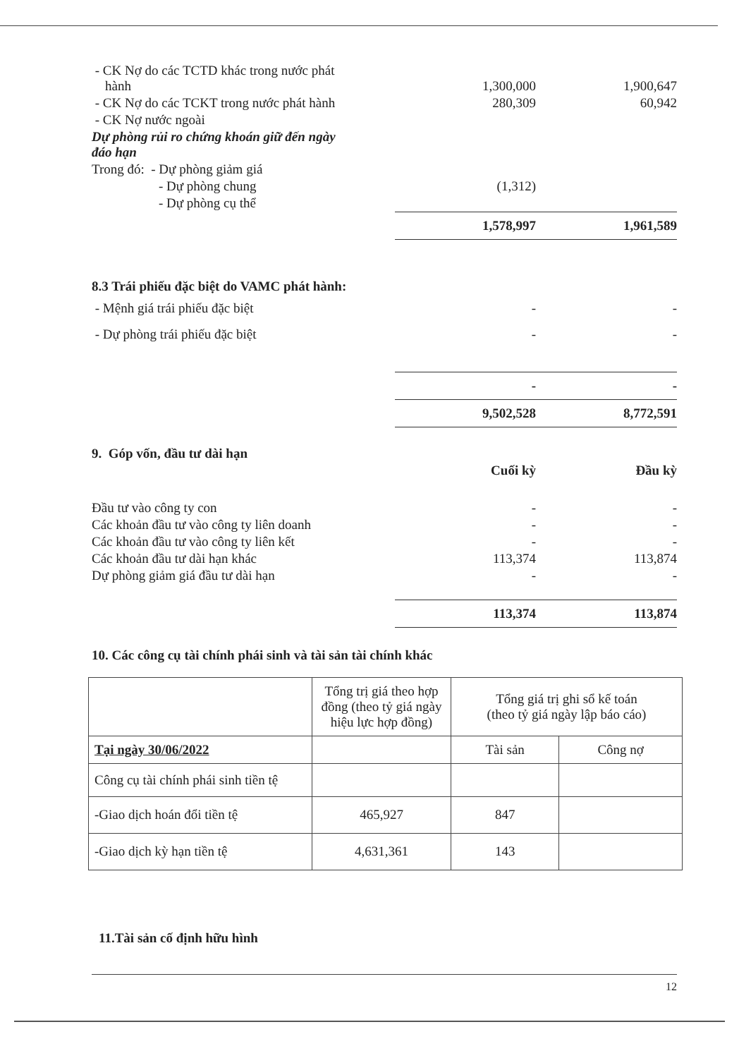| - CK Nợ do các TCTD khác trong nước phát hành | 1,300,000 | 1,900,647 |
| - CK Nợ do các TCKT trong nước phát hành | 280,309 | 60,942 |
| - CK Nợ nước ngoài | | |
| Dự phòng rủi ro chứng khoán giữ đến ngày đáo hạn | | |
| Trong đó: - Dự phòng giảm giá | | |
| - Dự phòng chung | (1,312) | |
| - Dự phòng cụ thể | | |
| | 1,578,997 | 1,961,589 |
8.3 Trái phiếu đặc biệt do VAMC phát hành:
| - Mệnh giá trái phiếu đặc biệt | - | - |
| - Dự phòng trái phiếu đặc biệt | - | - |
| | - | - |
| | 9,502,528 | 8,772,591 |
| 9. Góp vốn, đầu tư dài hạn | | |
| | Cuối kỳ | Đầu kỳ |
| Đầu tư vào công ty con | - | - |
| Các khoản đầu tư vào công ty liên doanh | - | - |
| Các khoản đầu tư vào công ty liên kết | - | - |
| Các khoản đầu tư dài hạn khác | 113,374 | 113,874 |
| Dự phòng giảm giá đầu tư dài hạn | - | - |
| | 113,374 | 113,874 |
10. Các công cụ tài chính phái sinh và tài sản tài chính khác
| | Tổng trị giá theo hợp đồng (theo tỷ giá ngày hiệu lực hợp đồng) | Tổng giá trị ghi sổ kế toán (theo tỷ giá ngày lập báo cáo) | |
| --- | --- | --- | --- |
| Tại ngày 30/06/2022 | | Tài sản | Công nợ |
| Công cụ tài chính phái sinh tiền tệ | | | |
| -Giao dịch hoán đổi tiền tệ | 465,927 | 847 | |
| -Giao dịch kỳ hạn tiền tệ | 4,631,361 | 143 | |
11.Tài sản cố định hữu hình
12